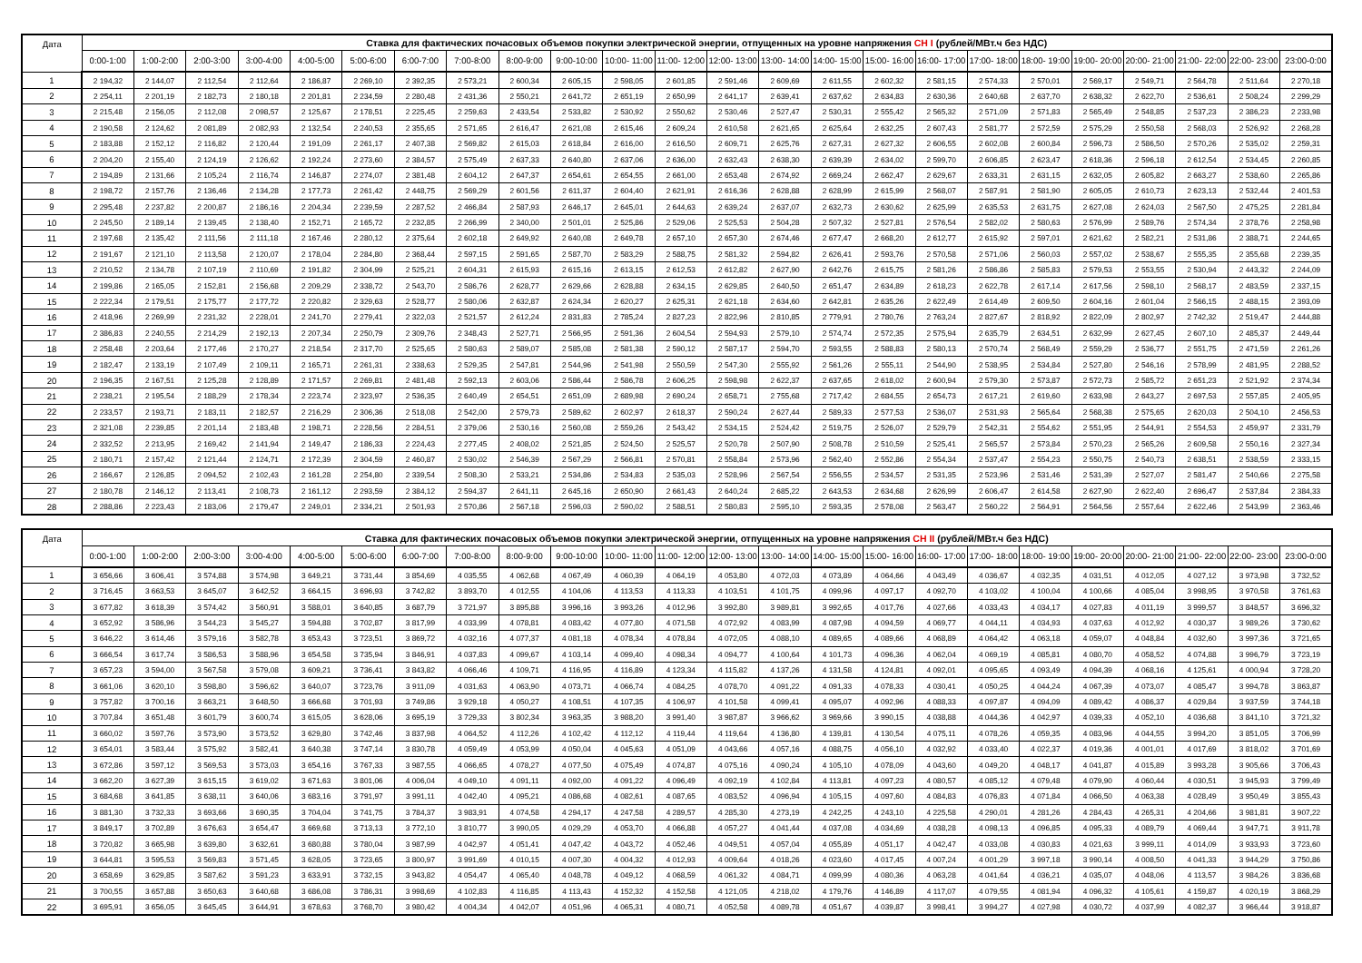| Дата | Ставка для фактических почасовых объемов покупки электрической энергии, отпущенных на уровне напряжения СН I (рублей/МВт.ч без НДС) | | | | | | | | | | | | | | | | | | | | | | | |
| --- | --- | --- | --- | --- | --- | --- | --- | --- | --- | --- | --- | --- | --- | --- | --- | --- | --- | --- | --- | --- | --- | --- | --- | --- |
| | 0:00-1:00 | 1:00-2:00 | 2:00-3:00 | 3:00-4:00 | 4:00-5:00 | 5:00-6:00 | 6:00-7:00 | 7:00-8:00 | 8:00-9:00 | 9:00-10:00 | 10:00- 11:00 | 11:00- 12:00 | 12:00- 13:00 | 13:00- 14:00 | 14:00- 15:00 | 15:00- 16:00 | 16:00- 17:00 | 17:00- 18:00 | 18:00- 19:00 | 19:00- 20:00 | 20:00- 21:00 | 21:00- 22:00 | 22:00- 23:00 | 23:00-0:00 |
| 1 | 2 194,32 | 2 144,07 | 2 112,54 | 2 112,64 | 2 186,87 | 2 269,10 | 2 392,35 | 2 573,21 | 2 600,34 | 2 605,15 | 2 598,05 | 2 601,85 | 2 591,46 | 2 609,69 | 2 611,55 | 2 602,32 | 2 581,15 | 2 574,33 | 2 570,01 | 2 569,17 | 2 549,71 | 2 564,78 | 2 511,64 | 2 270,18 |
| 2 | 2 254,11 | 2 201,19 | 2 182,73 | 2 180,18 | 2 201,81 | 2 234,59 | 2 280,48 | 2 431,36 | 2 550,21 | 2 641,72 | 2 651,19 | 2 650,99 | 2 641,17 | 2 639,41 | 2 637,62 | 2 634,83 | 2 630,36 | 2 640,68 | 2 637,70 | 2 638,32 | 2 622,70 | 2 536,61 | 2 508,24 | 2 299,29 |
| 3 | 2 215,48 | 2 156,05 | 2 112,08 | 2 098,57 | 2 125,67 | 2 178,51 | 2 225,45 | 2 259,63 | 2 433,54 | 2 533,82 | 2 530,92 | 2 550,62 | 2 530,46 | 2 527,47 | 2 530,31 | 2 555,42 | 2 565,32 | 2 571,09 | 2 571,83 | 2 565,49 | 2 548,85 | 2 537,23 | 2 386,23 | 2 233,98 |
| 4 | 2 190,58 | 2 124,62 | 2 081,89 | 2 082,93 | 2 132,54 | 2 240,53 | 2 355,65 | 2 571,65 | 2 616,47 | 2 621,08 | 2 615,46 | 2 609,24 | 2 610,58 | 2 621,65 | 2 625,64 | 2 632,25 | 2 607,43 | 2 581,77 | 2 572,59 | 2 575,29 | 2 550,58 | 2 568,03 | 2 526,92 | 2 268,28 |
| 5 | 2 183,88 | 2 152,12 | 2 116,82 | 2 120,44 | 2 191,09 | 2 261,17 | 2 407,38 | 2 569,82 | 2 615,03 | 2 618,84 | 2 616,00 | 2 616,50 | 2 609,71 | 2 625,76 | 2 627,31 | 2 627,32 | 2 606,55 | 2 602,08 | 2 600,84 | 2 596,73 | 2 586,50 | 2 570,26 | 2 535,02 | 2 259,31 |
| 6 | 2 204,20 | 2 155,40 | 2 124,19 | 2 126,62 | 2 192,24 | 2 273,60 | 2 384,57 | 2 575,49 | 2 637,33 | 2 640,80 | 2 637,06 | 2 636,00 | 2 632,43 | 2 638,30 | 2 639,39 | 2 634,02 | 2 599,70 | 2 606,85 | 2 623,47 | 2 618,36 | 2 596,18 | 2 612,54 | 2 534,45 | 2 260,85 |
| 7 | 2 194,89 | 2 131,66 | 2 105,24 | 2 116,74 | 2 146,87 | 2 274,07 | 2 381,48 | 2 604,12 | 2 647,37 | 2 654,61 | 2 654,55 | 2 661,00 | 2 653,48 | 2 674,92 | 2 669,24 | 2 662,47 | 2 629,67 | 2 633,31 | 2 631,15 | 2 632,05 | 2 605,82 | 2 663,27 | 2 538,60 | 2 265,86 |
| 8 | 2 198,72 | 2 157,76 | 2 136,46 | 2 134,28 | 2 177,73 | 2 261,42 | 2 448,75 | 2 569,29 | 2 601,56 | 2 611,37 | 2 604,40 | 2 621,91 | 2 616,36 | 2 628,88 | 2 628,99 | 2 615,99 | 2 568,07 | 2 587,91 | 2 581,90 | 2 605,05 | 2 610,73 | 2 623,13 | 2 532,44 | 2 401,53 |
| 9 | 2 295,48 | 2 237,82 | 2 200,87 | 2 186,16 | 2 204,34 | 2 239,59 | 2 287,52 | 2 466,84 | 2 587,93 | 2 646,17 | 2 645,01 | 2 644,63 | 2 639,24 | 2 637,07 | 2 632,73 | 2 630,62 | 2 625,99 | 2 635,53 | 2 631,75 | 2 627,08 | 2 624,03 | 2 567,50 | 2 475,25 | 2 281,84 |
| 10 | 2 245,50 | 2 189,14 | 2 139,45 | 2 138,40 | 2 152,71 | 2 165,72 | 2 232,85 | 2 266,99 | 2 340,00 | 2 501,01 | 2 525,86 | 2 529,06 | 2 525,53 | 2 504,28 | 2 507,32 | 2 527,81 | 2 576,54 | 2 582,02 | 2 580,63 | 2 576,99 | 2 589,76 | 2 574,34 | 2 378,76 | 2 258,98 |
| 11 | 2 197,68 | 2 135,42 | 2 111,56 | 2 111,18 | 2 167,46 | 2 280,12 | 2 375,64 | 2 602,18 | 2 649,92 | 2 640,08 | 2 649,78 | 2 657,10 | 2 657,30 | 2 674,46 | 2 677,47 | 2 668,20 | 2 612,77 | 2 615,92 | 2 597,01 | 2 621,62 | 2 582,21 | 2 531,86 | 2 388,71 | 2 244,65 |
| 12 | 2 191,67 | 2 121,10 | 2 113,58 | 2 120,07 | 2 178,04 | 2 284,80 | 2 368,44 | 2 597,15 | 2 591,65 | 2 587,70 | 2 583,29 | 2 588,75 | 2 581,32 | 2 594,82 | 2 626,41 | 2 593,76 | 2 570,58 | 2 571,06 | 2 560,03 | 2 557,02 | 2 538,67 | 2 555,35 | 2 355,68 | 2 239,35 |
| 13 | 2 210,52 | 2 134,78 | 2 107,19 | 2 110,69 | 2 191,82 | 2 304,99 | 2 525,21 | 2 604,31 | 2 615,93 | 2 615,16 | 2 613,15 | 2 612,53 | 2 612,82 | 2 627,90 | 2 642,76 | 2 615,75 | 2 581,26 | 2 586,86 | 2 585,83 | 2 579,53 | 2 553,55 | 2 530,94 | 2 443,32 | 2 244,09 |
| 14 | 2 199,86 | 2 165,05 | 2 152,81 | 2 156,68 | 2 209,29 | 2 338,72 | 2 543,70 | 2 586,76 | 2 628,77 | 2 629,66 | 2 628,88 | 2 634,15 | 2 629,85 | 2 640,50 | 2 651,47 | 2 634,89 | 2 618,23 | 2 622,78 | 2 617,14 | 2 617,56 | 2 598,10 | 2 568,17 | 2 483,59 | 2 337,15 |
| 15 | 2 222,34 | 2 179,51 | 2 175,77 | 2 177,72 | 2 220,82 | 2 329,63 | 2 528,77 | 2 580,06 | 2 632,87 | 2 624,34 | 2 620,27 | 2 625,31 | 2 621,18 | 2 634,60 | 2 642,81 | 2 635,26 | 2 622,49 | 2 614,49 | 2 609,50 | 2 604,16 | 2 601,04 | 2 566,15 | 2 488,15 | 2 393,09 |
| 16 | 2 418,96 | 2 269,99 | 2 231,32 | 2 228,01 | 2 241,70 | 2 279,41 | 2 322,03 | 2 521,57 | 2 612,24 | 2 831,83 | 2 785,24 | 2 827,23 | 2 822,96 | 2 810,85 | 2 779,91 | 2 780,76 | 2 763,24 | 2 827,67 | 2 818,92 | 2 822,09 | 2 802,97 | 2 742,32 | 2 519,47 | 2 444,88 |
| 17 | 2 386,83 | 2 240,55 | 2 214,29 | 2 192,13 | 2 207,34 | 2 250,79 | 2 309,76 | 2 348,43 | 2 527,71 | 2 566,95 | 2 591,36 | 2 604,54 | 2 594,93 | 2 579,10 | 2 574,74 | 2 572,35 | 2 575,94 | 2 635,79 | 2 634,51 | 2 632,99 | 2 627,45 | 2 607,10 | 2 485,37 | 2 449,44 |
| 18 | 2 258,48 | 2 203,64 | 2 177,46 | 2 170,27 | 2 218,54 | 2 317,70 | 2 525,65 | 2 580,63 | 2 589,07 | 2 585,08 | 2 581,38 | 2 590,12 | 2 587,17 | 2 594,70 | 2 593,55 | 2 588,83 | 2 580,13 | 2 570,74 | 2 568,49 | 2 559,29 | 2 536,77 | 2 551,75 | 2 471,59 | 2 261,26 |
| 19 | 2 182,47 | 2 133,19 | 2 107,49 | 2 109,11 | 2 165,71 | 2 261,31 | 2 338,63 | 2 529,35 | 2 547,81 | 2 544,96 | 2 541,98 | 2 550,59 | 2 547,30 | 2 555,92 | 2 561,26 | 2 555,11 | 2 544,90 | 2 538,95 | 2 534,84 | 2 527,80 | 2 546,16 | 2 578,99 | 2 481,95 | 2 288,52 |
| 20 | 2 196,35 | 2 167,51 | 2 125,28 | 2 128,89 | 2 171,57 | 2 269,81 | 2 481,48 | 2 592,13 | 2 603,06 | 2 586,44 | 2 586,78 | 2 606,25 | 2 598,98 | 2 622,37 | 2 637,65 | 2 618,02 | 2 600,94 | 2 579,30 | 2 573,87 | 2 572,73 | 2 585,72 | 2 651,23 | 2 521,92 | 2 374,34 |
| 21 | 2 238,21 | 2 195,54 | 2 188,29 | 2 178,34 | 2 223,74 | 2 323,97 | 2 536,35 | 2 640,49 | 2 654,51 | 2 651,09 | 2 689,98 | 2 690,24 | 2 658,71 | 2 755,68 | 2 717,42 | 2 684,55 | 2 654,73 | 2 617,21 | 2 619,60 | 2 633,98 | 2 643,27 | 2 697,53 | 2 557,85 | 2 405,95 |
| 22 | 2 233,57 | 2 193,71 | 2 183,11 | 2 182,57 | 2 216,29 | 2 306,36 | 2 518,08 | 2 542,00 | 2 579,73 | 2 589,62 | 2 602,97 | 2 618,37 | 2 590,24 | 2 627,44 | 2 589,33 | 2 577,53 | 2 536,07 | 2 531,93 | 2 565,64 | 2 568,38 | 2 575,65 | 2 620,03 | 2 504,10 | 2 456,53 |
| 23 | 2 321,08 | 2 239,85 | 2 201,14 | 2 183,48 | 2 198,71 | 2 228,56 | 2 284,51 | 2 379,06 | 2 530,16 | 2 560,08 | 2 559,26 | 2 543,42 | 2 534,15 | 2 524,42 | 2 519,75 | 2 526,07 | 2 529,79 | 2 542,31 | 2 554,62 | 2 551,95 | 2 544,91 | 2 554,53 | 2 459,97 | 2 331,79 |
| 24 | 2 332,52 | 2 213,95 | 2 169,42 | 2 141,94 | 2 149,47 | 2 186,33 | 2 224,43 | 2 277,45 | 2 408,02 | 2 521,85 | 2 524,50 | 2 525,57 | 2 520,78 | 2 507,90 | 2 508,78 | 2 510,59 | 2 525,41 | 2 565,57 | 2 573,84 | 2 570,23 | 2 565,26 | 2 609,58 | 2 550,16 | 2 327,34 |
| 25 | 2 180,71 | 2 157,42 | 2 121,44 | 2 124,71 | 2 172,39 | 2 304,59 | 2 460,87 | 2 530,02 | 2 546,39 | 2 567,29 | 2 566,81 | 2 570,81 | 2 558,84 | 2 573,96 | 2 562,40 | 2 552,86 | 2 554,34 | 2 537,47 | 2 554,23 | 2 550,75 | 2 540,73 | 2 638,51 | 2 538,59 | 2 333,15 |
| 26 | 2 166,67 | 2 126,85 | 2 094,52 | 2 102,43 | 2 161,28 | 2 254,80 | 2 339,54 | 2 508,30 | 2 533,21 | 2 534,86 | 2 534,83 | 2 535,03 | 2 528,96 | 2 567,54 | 2 556,55 | 2 534,57 | 2 531,35 | 2 523,96 | 2 531,46 | 2 531,39 | 2 527,07 | 2 581,47 | 2 540,66 | 2 275,58 |
| 27 | 2 180,78 | 2 146,12 | 2 113,41 | 2 108,73 | 2 161,12 | 2 293,59 | 2 384,12 | 2 594,37 | 2 641,11 | 2 645,16 | 2 650,90 | 2 661,43 | 2 640,24 | 2 685,22 | 2 643,53 | 2 634,68 | 2 626,99 | 2 606,47 | 2 614,58 | 2 627,90 | 2 622,40 | 2 696,47 | 2 537,84 | 2 384,33 |
| 28 | 2 288,86 | 2 223,43 | 2 183,06 | 2 179,47 | 2 249,01 | 2 334,21 | 2 501,93 | 2 570,86 | 2 567,18 | 2 596,03 | 2 590,02 | 2 588,51 | 2 580,83 | 2 595,10 | 2 593,35 | 2 578,08 | 2 563,47 | 2 560,22 | 2 564,91 | 2 564,56 | 2 557,64 | 2 622,46 | 2 543,99 | 2 363,46 |
| Дата | Ставка для фактических почасовых объемов покупки электрической энергии, отпущенных на уровне напряжения СН II (рублей/МВт.ч без НДС) | | | | | | | | | | | | | | | | | | | | | | | |
| --- | --- | --- | --- | --- | --- | --- | --- | --- | --- | --- | --- | --- | --- | --- | --- | --- | --- | --- | --- | --- | --- | --- | --- | --- |
| | 0:00-1:00 | 1:00-2:00 | 2:00-3:00 | 3:00-4:00 | 4:00-5:00 | 5:00-6:00 | 6:00-7:00 | 7:00-8:00 | 8:00-9:00 | 9:00-10:00 | 10:00- 11:00 | 11:00- 12:00 | 12:00- 13:00 | 13:00- 14:00 | 14:00- 15:00 | 15:00- 16:00 | 16:00- 17:00 | 17:00- 18:00 | 18:00- 19:00 | 19:00- 20:00 | 20:00- 21:00 | 21:00- 22:00 | 22:00- 23:00 | 23:00-0:00 |
| 1 | 3 656,66 | 3 606,41 | 3 574,88 | 3 574,98 | 3 649,21 | 3 731,44 | 3 854,69 | 4 035,55 | 4 062,68 | 4 067,49 | 4 060,39 | 4 064,19 | 4 053,80 | 4 072,03 | 4 073,89 | 4 064,66 | 4 043,49 | 4 036,67 | 4 032,35 | 4 031,51 | 4 012,05 | 4 027,12 | 3 973,98 | 3 732,52 |
| 2 | 3 716,45 | 3 663,53 | 3 645,07 | 3 642,52 | 3 664,15 | 3 696,93 | 3 742,82 | 3 893,70 | 4 012,55 | 4 104,06 | 4 113,53 | 4 113,33 | 4 103,51 | 4 101,75 | 4 099,96 | 4 097,17 | 4 092,70 | 4 103,02 | 4 100,04 | 4 100,66 | 4 085,04 | 3 998,95 | 3 970,58 | 3 761,63 |
| 3 | 3 677,82 | 3 618,39 | 3 574,42 | 3 560,91 | 3 588,01 | 3 640,85 | 3 687,79 | 3 721,97 | 3 895,88 | 3 996,16 | 3 993,26 | 4 012,96 | 3 992,80 | 3 989,81 | 3 992,65 | 4 017,76 | 4 027,66 | 4 033,43 | 4 034,17 | 4 027,83 | 4 011,19 | 3 999,57 | 3 848,57 | 3 696,32 |
| 4 | 3 652,92 | 3 586,96 | 3 544,23 | 3 545,27 | 3 594,88 | 3 702,87 | 3 817,99 | 4 033,99 | 4 078,81 | 4 083,42 | 4 077,80 | 4 071,58 | 4 072,92 | 4 083,99 | 4 087,98 | 4 094,59 | 4 069,77 | 4 044,11 | 4 034,93 | 4 037,63 | 4 012,92 | 4 030,37 | 3 989,26 | 3 730,62 |
| 5 | 3 646,22 | 3 614,46 | 3 579,16 | 3 582,78 | 3 653,43 | 3 723,51 | 3 869,72 | 4 032,16 | 4 077,37 | 4 081,18 | 4 078,34 | 4 078,84 | 4 072,05 | 4 088,10 | 4 089,65 | 4 089,66 | 4 068,89 | 4 064,42 | 4 063,18 | 4 059,07 | 4 048,84 | 4 032,60 | 3 997,36 | 3 721,65 |
| 6 | 3 666,54 | 3 617,74 | 3 586,53 | 3 588,96 | 3 654,58 | 3 735,94 | 3 846,91 | 4 037,83 | 4 099,67 | 4 103,14 | 4 099,40 | 4 098,34 | 4 094,77 | 4 100,64 | 4 101,73 | 4 096,36 | 4 062,04 | 4 069,19 | 4 085,81 | 4 080,70 | 4 058,52 | 4 074,88 | 3 996,79 | 3 723,19 |
| 7 | 3 657,23 | 3 594,00 | 3 567,58 | 3 579,08 | 3 609,21 | 3 736,41 | 3 843,82 | 4 066,46 | 4 109,71 | 4 116,95 | 4 116,89 | 4 123,34 | 4 115,82 | 4 137,26 | 4 131,58 | 4 124,81 | 4 092,01 | 4 095,65 | 4 093,49 | 4 094,39 | 4 068,16 | 4 125,61 | 4 000,94 | 3 728,20 |
| 8 | 3 661,06 | 3 620,10 | 3 598,80 | 3 596,62 | 3 640,07 | 3 723,76 | 3 911,09 | 4 031,63 | 4 063,90 | 4 073,71 | 4 066,74 | 4 084,25 | 4 078,70 | 4 091,22 | 4 091,33 | 4 078,33 | 4 030,41 | 4 050,25 | 4 044,24 | 4 067,39 | 4 073,07 | 4 085,47 | 3 994,78 | 3 863,87 |
| 9 | 3 757,82 | 3 700,16 | 3 663,21 | 3 648,50 | 3 666,68 | 3 701,93 | 3 749,86 | 3 929,18 | 4 050,27 | 4 108,51 | 4 107,35 | 4 106,97 | 4 101,58 | 4 099,41 | 4 095,07 | 4 092,96 | 4 088,33 | 4 097,87 | 4 094,09 | 4 089,42 | 4 086,37 | 4 029,84 | 3 937,59 | 3 744,18 |
| 10 | 3 707,84 | 3 651,48 | 3 601,79 | 3 600,74 | 3 615,05 | 3 628,06 | 3 695,19 | 3 729,33 | 3 802,34 | 3 963,35 | 3 988,20 | 3 991,40 | 3 987,87 | 3 966,62 | 3 969,66 | 3 990,15 | 4 038,88 | 4 044,36 | 4 042,97 | 4 039,33 | 4 052,10 | 4 036,68 | 3 841,10 | 3 721,32 |
| 11 | 3 660,02 | 3 597,76 | 3 573,90 | 3 573,52 | 3 629,80 | 3 742,46 | 3 837,98 | 4 064,52 | 4 112,26 | 4 102,42 | 4 112,12 | 4 119,44 | 4 119,64 | 4 136,80 | 4 139,81 | 4 130,54 | 4 075,11 | 4 078,26 | 4 059,35 | 4 083,96 | 4 044,55 | 3 994,20 | 3 851,05 | 3 706,99 |
| 12 | 3 654,01 | 3 583,44 | 3 575,92 | 3 582,41 | 3 640,38 | 3 747,14 | 3 830,78 | 4 059,49 | 4 053,99 | 4 050,04 | 4 045,63 | 4 051,09 | 4 043,66 | 4 057,16 | 4 088,75 | 4 056,10 | 4 032,92 | 4 033,40 | 4 022,37 | 4 019,36 | 4 001,01 | 4 017,69 | 3 818,02 | 3 701,69 |
| 13 | 3 672,86 | 3 597,12 | 3 569,53 | 3 573,03 | 3 654,16 | 3 767,33 | 3 987,55 | 4 066,65 | 4 078,27 | 4 077,50 | 4 075,49 | 4 074,87 | 4 075,16 | 4 090,24 | 4 105,10 | 4 078,09 | 4 043,60 | 4 049,20 | 4 048,17 | 4 041,87 | 4 015,89 | 3 993,28 | 3 905,66 | 3 706,43 |
| 14 | 3 662,20 | 3 627,39 | 3 615,15 | 3 619,02 | 3 671,63 | 3 801,06 | 4 006,04 | 4 049,10 | 4 091,11 | 4 092,00 | 4 091,22 | 4 096,49 | 4 092,19 | 4 102,84 | 4 113,81 | 4 097,23 | 4 080,57 | 4 085,12 | 4 079,48 | 4 079,90 | 4 060,44 | 4 030,51 | 3 945,93 | 3 799,49 |
| 15 | 3 684,68 | 3 641,85 | 3 638,11 | 3 640,06 | 3 683,16 | 3 791,97 | 3 991,11 | 4 042,40 | 4 095,21 | 4 086,68 | 4 082,61 | 4 087,65 | 4 083,52 | 4 096,94 | 4 105,15 | 4 097,60 | 4 084,83 | 4 076,83 | 4 071,84 | 4 066,50 | 4 063,38 | 4 028,49 | 3 950,49 | 3 855,43 |
| 16 | 3 881,30 | 3 732,33 | 3 693,66 | 3 690,35 | 3 704,04 | 3 741,75 | 3 784,37 | 3 983,91 | 4 074,58 | 4 294,17 | 4 247,58 | 4 289,57 | 4 285,30 | 4 273,19 | 4 242,25 | 4 243,10 | 4 225,58 | 4 290,01 | 4 281,26 | 4 284,43 | 4 265,31 | 4 204,66 | 3 981,81 | 3 907,22 |
| 17 | 3 849,17 | 3 702,89 | 3 676,63 | 3 654,47 | 3 669,68 | 3 713,13 | 3 772,10 | 3 810,77 | 3 990,05 | 4 029,29 | 4 053,70 | 4 066,88 | 4 057,27 | 4 041,44 | 4 037,08 | 4 034,69 | 4 038,28 | 4 098,13 | 4 096,85 | 4 095,33 | 4 089,79 | 4 069,44 | 3 947,71 | 3 911,78 |
| 18 | 3 720,82 | 3 665,98 | 3 639,80 | 3 632,61 | 3 680,88 | 3 780,04 | 3 987,99 | 4 042,97 | 4 051,41 | 4 047,42 | 4 043,72 | 4 052,46 | 4 049,51 | 4 057,04 | 4 055,89 | 4 051,17 | 4 042,47 | 4 033,08 | 4 030,83 | 4 021,63 | 3 999,11 | 4 014,09 | 3 933,93 | 3 723,60 |
| 19 | 3 644,81 | 3 595,53 | 3 569,83 | 3 571,45 | 3 628,05 | 3 723,65 | 3 800,97 | 3 991,69 | 4 010,15 | 4 007,30 | 4 004,32 | 4 012,93 | 4 009,64 | 4 018,26 | 4 023,60 | 4 017,45 | 4 007,24 | 4 001,29 | 3 997,18 | 3 990,14 | 4 008,50 | 4 041,33 | 3 944,29 | 3 750,86 |
| 20 | 3 658,69 | 3 629,85 | 3 587,62 | 3 591,23 | 3 633,91 | 3 732,15 | 3 943,82 | 4 054,47 | 4 065,40 | 4 048,78 | 4 049,12 | 4 068,59 | 4 061,32 | 4 084,71 | 4 099,99 | 4 080,36 | 4 063,28 | 4 041,64 | 4 036,21 | 4 035,07 | 4 048,06 | 4 113,57 | 3 984,26 | 3 836,68 |
| 21 | 3 700,55 | 3 657,88 | 3 650,63 | 3 640,68 | 3 686,08 | 3 786,31 | 3 998,69 | 4 102,83 | 4 116,85 | 4 113,43 | 4 152,32 | 4 152,58 | 4 121,05 | 4 218,02 | 4 179,76 | 4 146,89 | 4 117,07 | 4 079,55 | 4 081,94 | 4 096,32 | 4 105,61 | 4 159,87 | 4 020,19 | 3 868,29 |
| 22 | 3 695,91 | 3 656,05 | 3 645,45 | 3 644,91 | 3 678,63 | 3 768,70 | 3 980,42 | 4 004,34 | 4 042,07 | 4 051,96 | 4 065,31 | 4 080,71 | 4 052,58 | 4 089,78 | 4 051,67 | 4 039,87 | 3 998,41 | 3 994,27 | 4 027,98 | 4 030,72 | 4 037,99 | 4 082,37 | 3 966,44 | 3 918,87 |